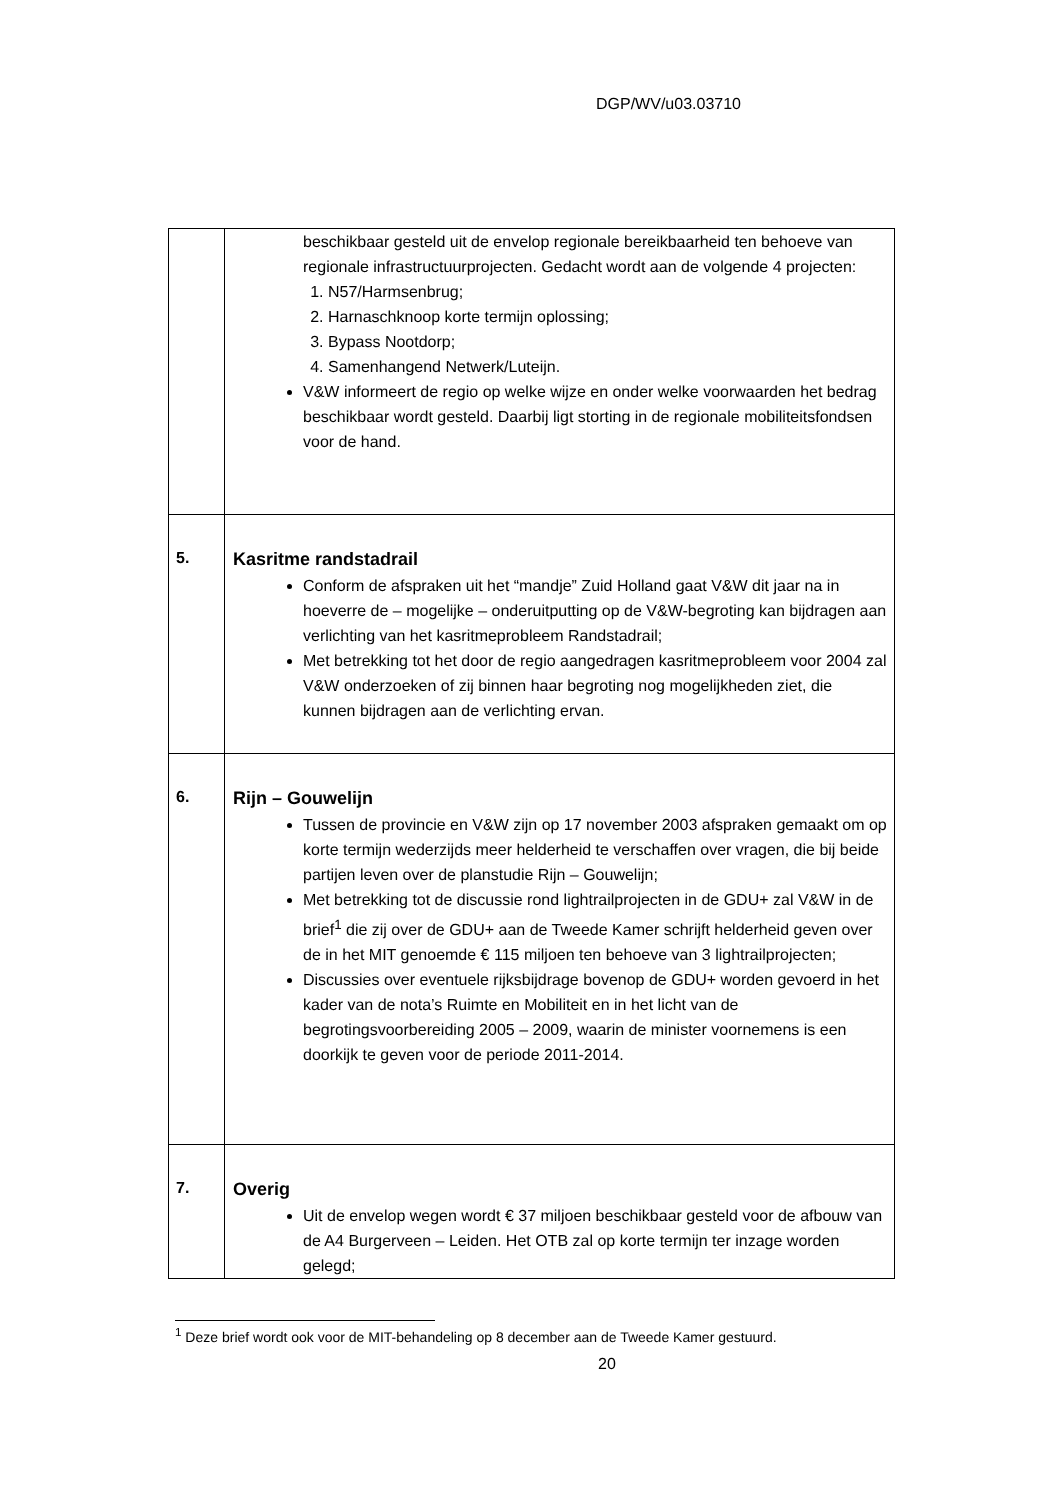DGP/WV/u03.03710
| | beschikbaar gesteld uit de envelop regionale bereikbaarheid ten behoeve van regionale infrastructuurprojecten. Gedacht wordt aan de volgende 4 projecten: 1. N57/Harmsenbrug; 2. Harnaschknoop korte termijn oplossing; 3. Bypass Nootdorp; 4. Samenhangend Netwerk/Luteijn. V&W informeert de regio op welke wijze en onder welke voorwaarden het bedrag beschikbaar wordt gesteld. Daarbij ligt storting in de regionale mobiliteitsfondsen voor de hand. |
| 5. | Kasritme randstadrail Conform de afspraken uit het “mandje” Zuid Holland gaat V&W dit jaar na in hoeverre de – mogelijke – onderuitputting op de V&W-begroting kan bijdragen aan verlichting van het kasritmeprobleem Randstadrail; Met betrekking tot het door de regio aangedragen kasritmeprobleem voor 2004 zal V&W onderzoeken of zij binnen haar begroting nog mogelijkheden ziet, die kunnen bijdragen aan de verlichting ervan. |
| 6. | Rijn – Gouwelijn Tussen de provincie en V&W zijn op 17 november 2003 afspraken gemaakt om op korte termijn wederzijds meer helderheid te verschaffen over vragen, die bij beide partijen leven over de planstudie Rijn – Gouwelijn; Met betrekking tot de discussie rond lightrailprojecten in de GDU+ zal V&W in de brief<sup>1</sup> die zij over de GDU+ aan de Tweede Kamer schrijft helderheid geven over de in het MIT genoemde € 115 miljoen ten behoeve van 3 lightrailprojecten; Discussies over eventuele rijksbijdrage bovenop de GDU+ worden gevoerd in het kader van de nota’s Ruimte en Mobiliteit en in het licht van de begrotingsvoorbereiding 2005 – 2009, waarin de minister voornemens is een doorkijk te geven voor de periode 2011-2014. |
| 7. | Overig Uit de envelop wegen wordt € 37 miljoen beschikbaar gesteld voor de afbouw van de A4 Burgerveen – Leiden. Het OTB zal op korte termijn ter inzage worden gelegd; |
<sup>1</sup> Deze brief wordt ook voor de MIT-behandeling op 8 december aan de Tweede Kamer gestuurd.
20